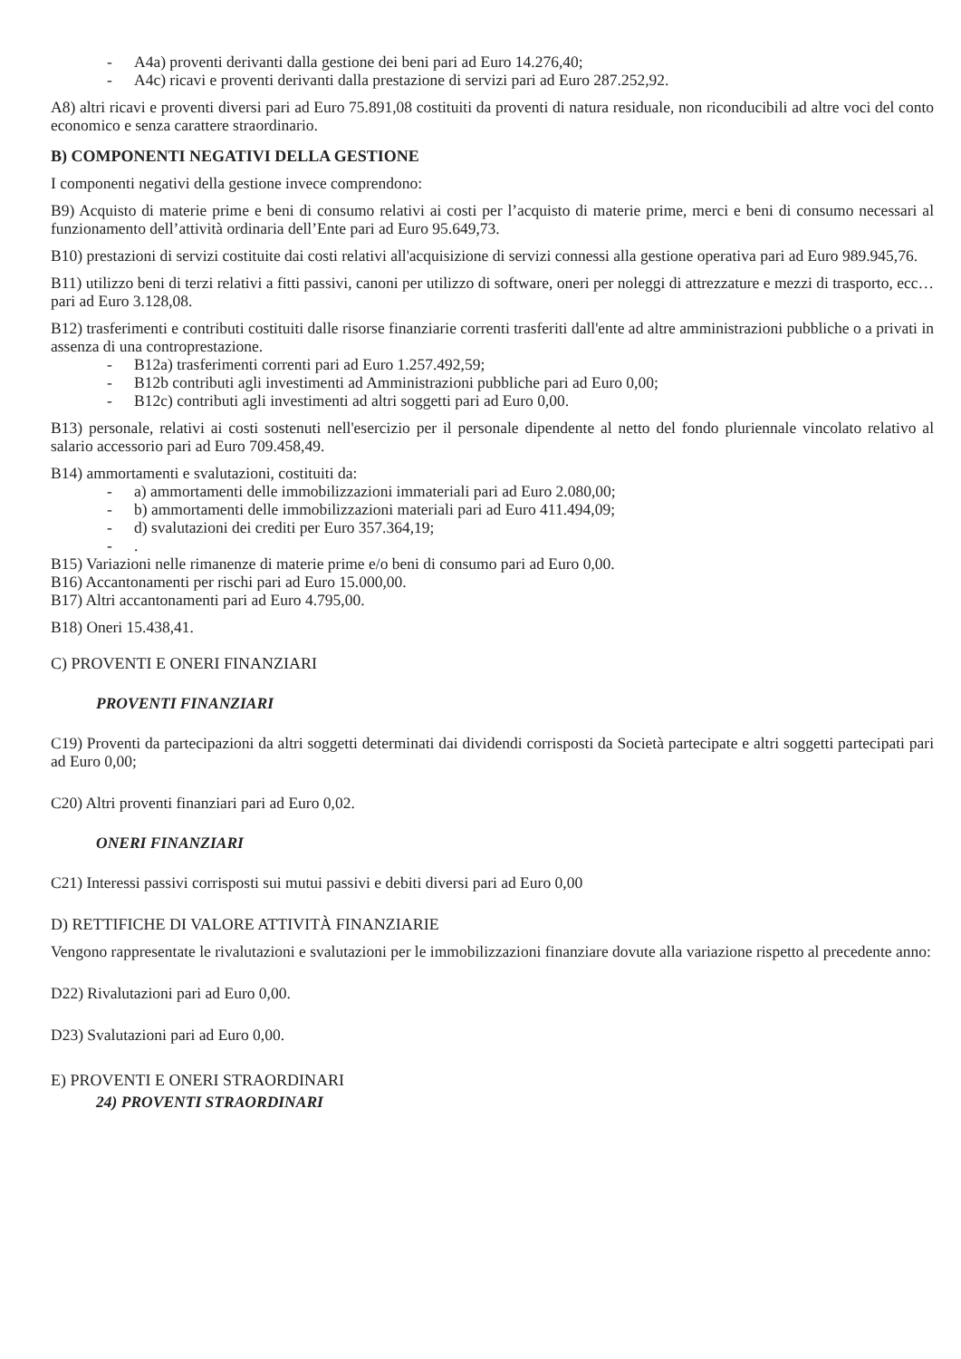- A4a) proventi derivanti dalla gestione dei beni pari ad Euro 14.276,40;
- A4c) ricavi e proventi derivanti dalla prestazione di servizi pari ad Euro 287.252,92.
A8) altri ricavi e proventi diversi pari ad Euro 75.891,08 costituiti da proventi di natura residuale, non riconducibili ad altre voci del conto economico e senza carattere straordinario.
B) COMPONENTI NEGATIVI DELLA GESTIONE
I componenti negativi della gestione invece comprendono:
B9) Acquisto di materie prime e beni di consumo relativi ai costi per l’acquisto di materie prime, merci e beni di consumo necessari al funzionamento dell’attività ordinaria dell’Ente pari ad Euro 95.649,73.
B10) prestazioni di servizi costituite dai costi relativi all'acquisizione di servizi connessi alla gestione operativa pari ad Euro 989.945,76.
B11) utilizzo beni di terzi relativi a fitti passivi, canoni per utilizzo di software, oneri per noleggi di attrezzature e mezzi di trasporto, ecc… pari ad Euro 3.128,08.
B12) trasferimenti e contributi costituiti dalle risorse finanziarie correnti trasferiti dall'ente ad altre amministrazioni pubbliche o a privati in assenza di una controprestazione.
- B12a) trasferimenti correnti pari ad Euro 1.257.492,59;
- B12b contributi agli investimenti ad Amministrazioni pubbliche pari ad Euro 0,00;
- B12c) contributi agli investimenti ad altri soggetti pari ad Euro 0,00.
B13) personale, relativi ai costi sostenuti nell'esercizio per il personale dipendente al netto del fondo pluriennale vincolato relativo al salario accessorio pari ad Euro 709.458,49.
B14) ammortamenti e svalutazioni, costituiti da:
- a) ammortamenti delle immobilizzazioni immateriali pari ad Euro 2.080,00;
- b) ammortamenti delle immobilizzazioni materiali pari ad Euro 411.494,09;
- d) svalutazioni dei crediti per Euro 357.364,19;
-.
B15) Variazioni nelle rimanenze di materie prime e/o beni di consumo pari ad Euro 0,00.
B16) Accantonamenti per rischi pari ad Euro 15.000,00.
B17) Altri accantonamenti pari ad Euro 4.795,00.
B18) Oneri 15.438,41.
C) PROVENTI E ONERI FINANZIARI
PROVENTI FINANZIARI
C19) Proventi da partecipazioni da altri soggetti determinati dai dividendi corrisposti da Società partecipate e altri soggetti partecipati pari ad Euro 0,00;
C20) Altri proventi finanziari pari ad Euro 0,02.
ONERI FINANZIARI
C21) Interessi passivi corrisposti sui mutui passivi e debiti diversi pari ad Euro 0,00
D) RETTIFICHE DI VALORE ATTIVITÀ FINANZIARIE
Vengono rappresentate le rivalutazioni e svalutazioni per le immobilizzazioni finanziare dovute alla variazione rispetto al precedente anno:
D22) Rivalutazioni pari ad Euro 0,00.
D23) Svalutazioni pari ad Euro 0,00.
E) PROVENTI E ONERI STRAORDINARI
24) PROVENTI STRAORDINARI